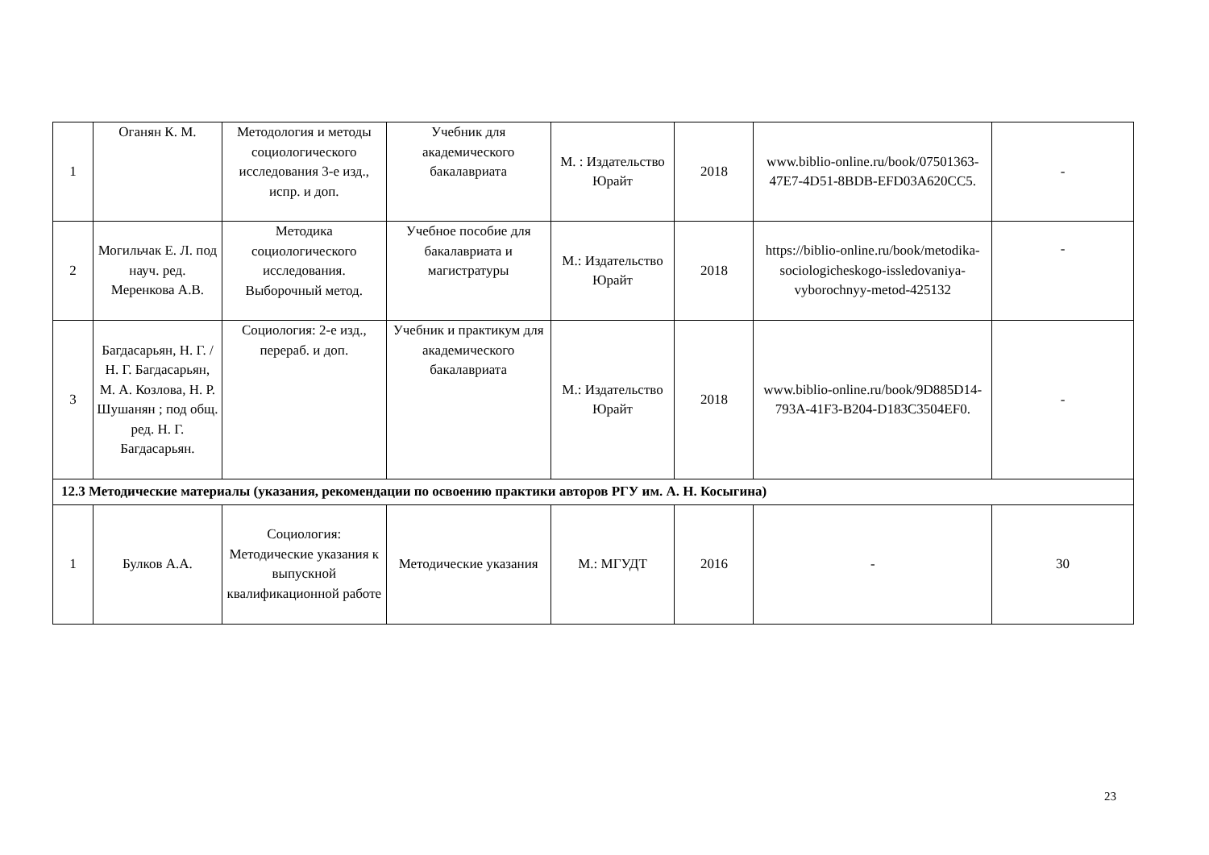| 1 | Оганян К. М. | Методология и методы социологического исследования 3-е изд., испр. и доп. | Учебник для академического бакалавриата | М. : Издательство Юрайт | 2018 | www.biblio-online.ru/book/07501363-47E7-4D51-8BDB-EFD03A620CC5. | - |
| 2 | Могильчак Е. Л. под науч. ред. Меренкова А.В. | Методика социологического исследования. Выборочный метод. | Учебное пособие для бакалавриата и магистратуры | М.: Издательство Юрайт | 2018 | https://biblio-online.ru/book/metodika-sociologicheskogo-issledovaniya-vyborochnyy-metod-425132 | - |
| 3 | Багдасарьян, Н. Г. / Н. Г. Багдасарьян, М. А. Козлова, Н. Р. Шушанян ; под общ. ред. Н. Г. Багдасарьян. | Социология: 2-е изд., перераб. и доп. | Учебник и практикум для академического бакалавриата | М.: Издательство Юрайт | 2018 | www.biblio-online.ru/book/9D885D14-793A-41F3-B204-D183C3504EF0. | - |
| 12.3 Методические материалы (указания, рекомендации по освоению практики авторов РГУ им. А. Н. Косыгина) | | | | | | | |
| 1 | Булков А.А. | Социология: Методические указания к выпускной квалификационной работе | Методические указания | М.: МГУДТ | 2016 | - | 30 |
23